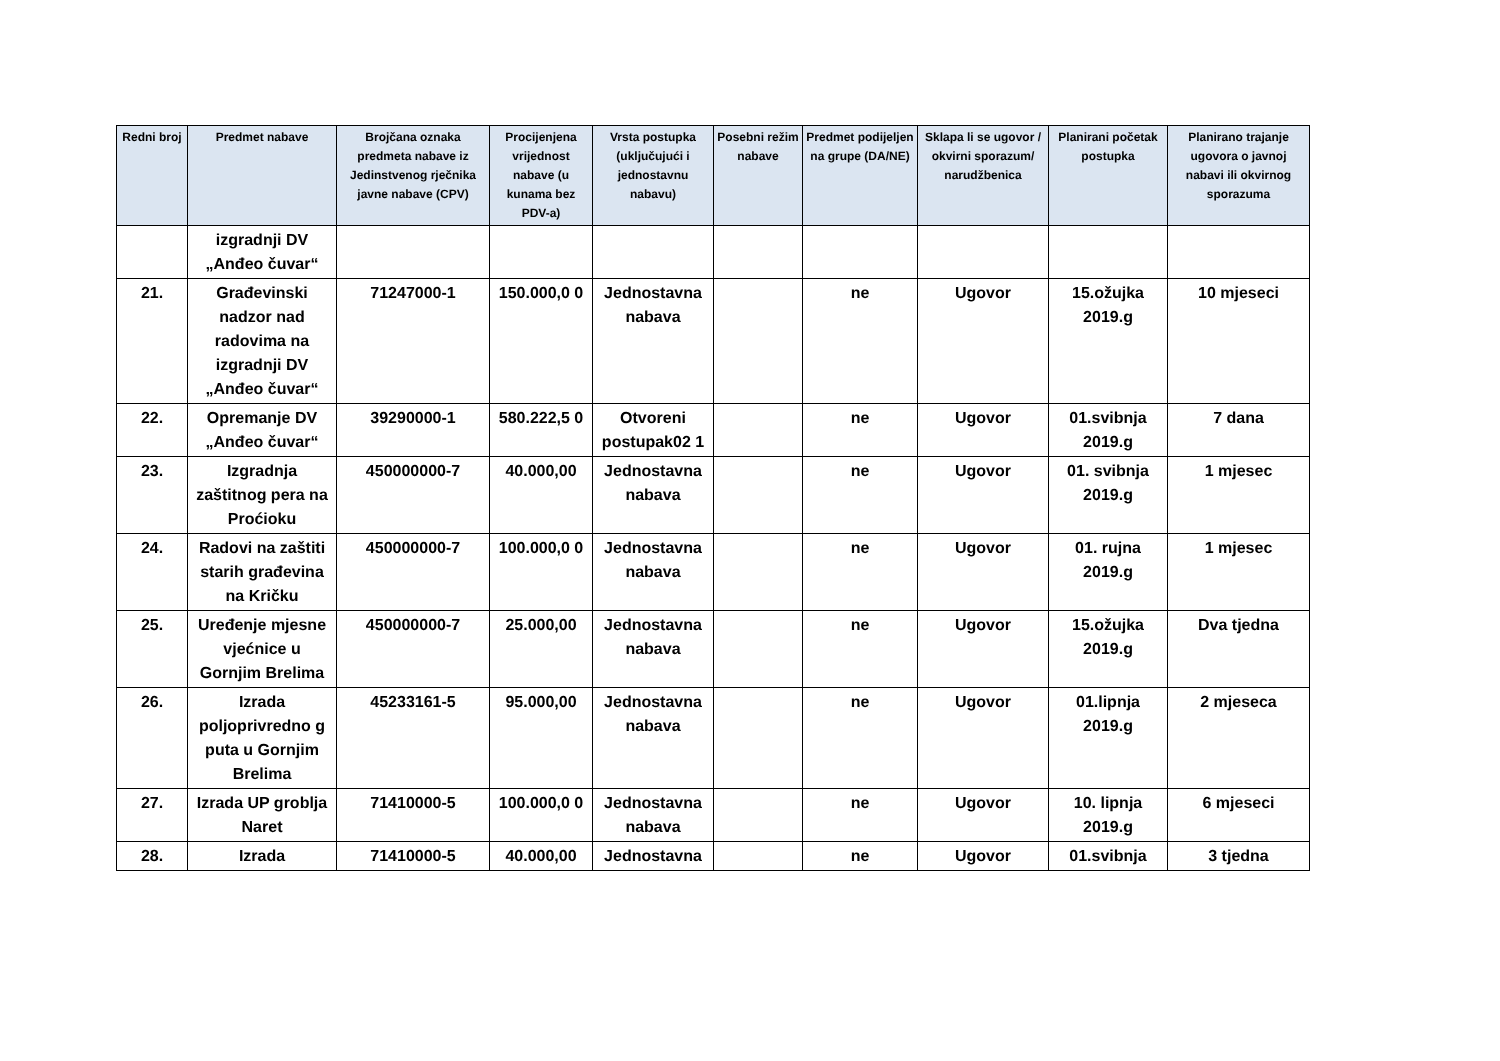| Redni broj | Predmet nabave | Brojčana oznaka predmeta nabave iz Jedinstvenog rječnika javne nabave (CPV) | Procijenjena vrijednost nabave (u kunama bez PDV-a) | Vrsta postupka (uključujući i jednostavnu nabavu) | Posebni režim nabave | Predmet podijeljen na grupe (DA/NE) | Sklapa li se ugovor / okvirni sporazum/ narudžbenica | Planirani početak postupka | Planirano trajanje ugovora o javnoj nabavi ili okvirnog sporazuma |
| --- | --- | --- | --- | --- | --- | --- | --- | --- | --- |
| | izgradnji DV „Anđeo čuvar“ | | | | | | | | |
| 21. | Građevinski nadzor nad radovima na izgradnji DV „Anđeo čuvar“ | 71247000-1 | 150.000,0 0 | Jednostavna nabava | | ne | Ugovor | 15.ožujka 2019.g | 10 mjeseci |
| 22. | Opremanje DV „Anđeo čuvar“ | 39290000-1 | 580.222,5 0 | Otvoreni postupak02 1 | | ne | Ugovor | 01.svibnja 2019.g | 7 dana |
| 23. | Izgradnja zaštitnog pera na Proćioku | 450000000-7 | 40.000,00 | Jednostavna nabava | | ne | Ugovor | 01. svibnja 2019.g | 1 mjesec |
| 24. | Radovi na zaštiti starih građevina na Kričku | 450000000-7 | 100.000,0 0 | Jednostavna nabava | | ne | Ugovor | 01. rujna 2019.g | 1 mjesec |
| 25. | Uređenje mjesne vjećnice u Gornjim Brelima | 450000000-7 | 25.000,00 | Jednostavna nabava | | ne | Ugovor | 15.ožujka 2019.g | Dva tjedna |
| 26. | Izrada poljoprivredno g puta u Gornjim Brelima | 45233161-5 | 95.000,00 | Jednostavna nabava | | ne | Ugovor | 01.lipnja 2019.g | 2 mjeseca |
| 27. | Izrada UP groblja Naret | 71410000-5 | 100.000,0 0 | Jednostavna nabava | | ne | Ugovor | 10. lipnja 2019.g | 6 mjeseci |
| 28. | Izrada | 71410000-5 | 40.000,00 | Jednostavna | | ne | Ugovor | 01.svibnja | 3 tjedna |